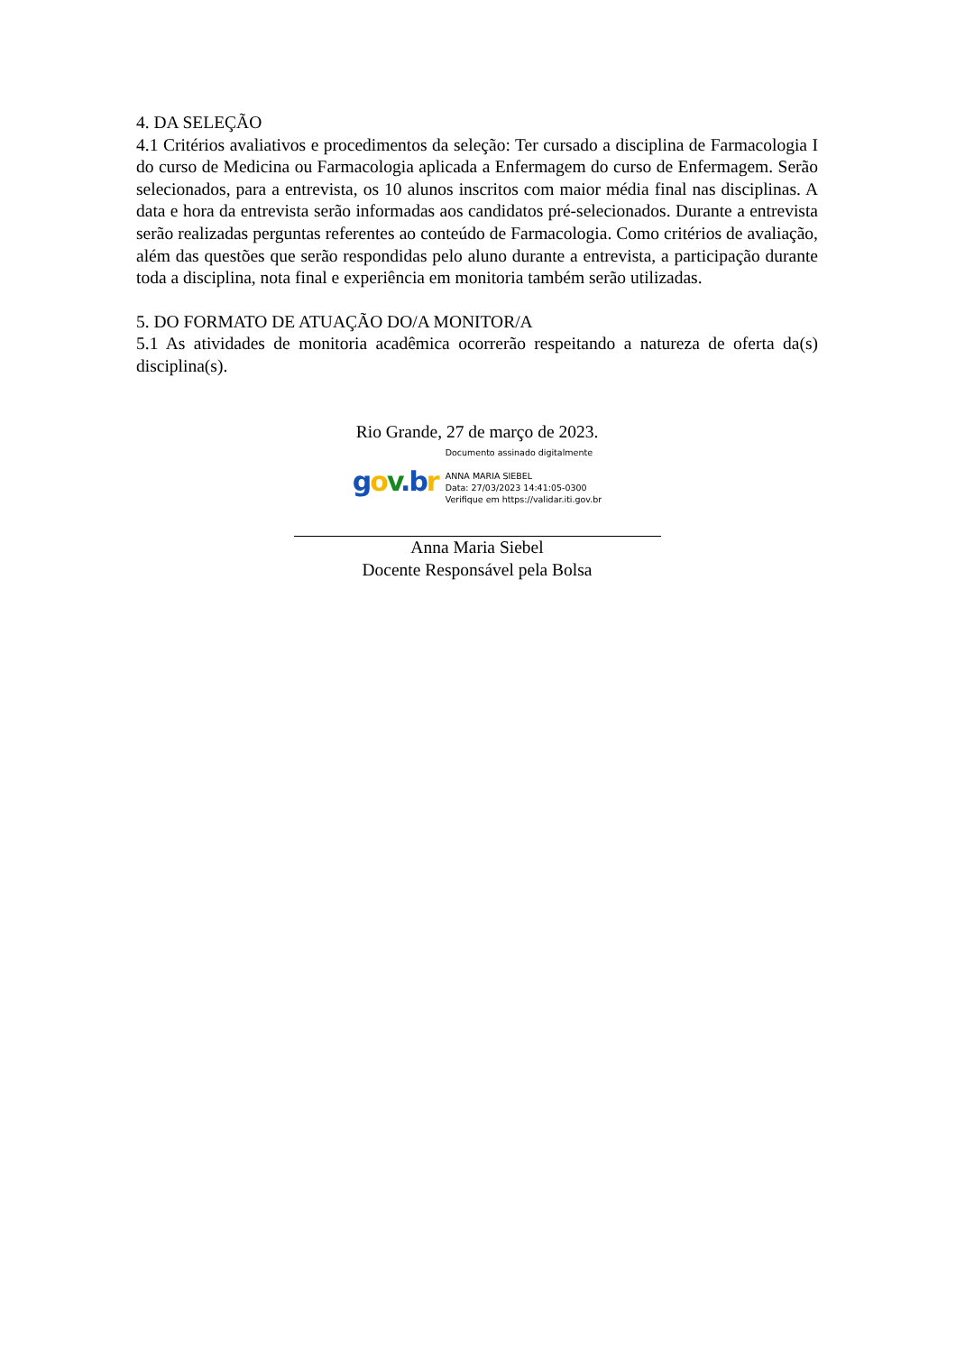4. DA SELEÇÃO
4.1 Critérios avaliativos e procedimentos da seleção: Ter cursado a disciplina de Farmacologia I do curso de Medicina ou Farmacologia aplicada a Enfermagem do curso de Enfermagem. Serão selecionados, para a entrevista, os 10 alunos inscritos com maior média final nas disciplinas. A data e hora da entrevista serão informadas aos candidatos pré-selecionados. Durante a entrevista serão realizadas perguntas referentes ao conteúdo de Farmacologia. Como critérios de avaliação, além das questões que serão respondidas pelo aluno durante a entrevista, a participação durante toda a disciplina, nota final e experiência em monitoria também serão utilizadas.
5. DO FORMATO DE ATUAÇÃO DO/A MONITOR/A
5.1 As atividades de monitoria acadêmica ocorrerão respeitando a natureza de oferta da(s) disciplina(s).
Rio Grande, 27 de março de 2023.
gov.b r
Documento assinado digitalmente
ANNA MARIA SIEBEL
Data: 27/03/2023 14:41:05-0300
Verifique em https://validar.iti.gov.br
Anna Maria Siebel
Docente Responsável pela Bolsa